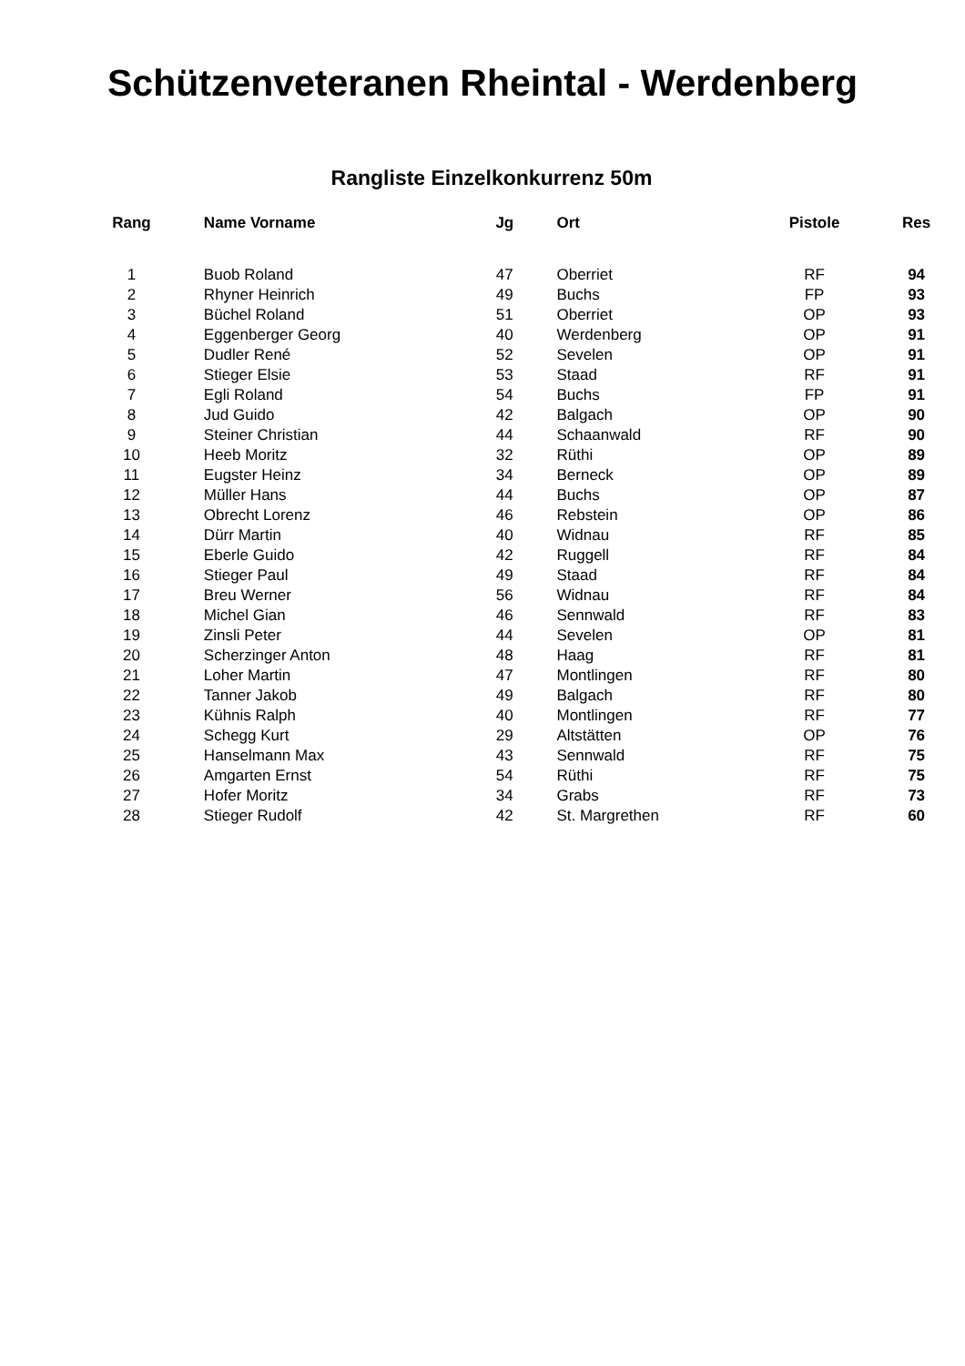Schützenveteranen Rheintal - Werdenberg
Rangliste Einzelkonkurrenz 50m
| Rang | Name Vorname | Jg | Ort | Pistole | Res |
| --- | --- | --- | --- | --- | --- |
| 1 | Buob Roland | 47 | Oberriet | RF | 94 |
| 2 | Rhyner Heinrich | 49 | Buchs | FP | 93 |
| 3 | Büchel Roland | 51 | Oberriet | OP | 93 |
| 4 | Eggenberger Georg | 40 | Werdenberg | OP | 91 |
| 5 | Dudler René | 52 | Sevelen | OP | 91 |
| 6 | Stieger Elsie | 53 | Staad | RF | 91 |
| 7 | Egli Roland | 54 | Buchs | FP | 91 |
| 8 | Jud Guido | 42 | Balgach | OP | 90 |
| 9 | Steiner Christian | 44 | Schaanwald | RF | 90 |
| 10 | Heeb Moritz | 32 | Rüthi | OP | 89 |
| 11 | Eugster Heinz | 34 | Berneck | OP | 89 |
| 12 | Müller Hans | 44 | Buchs | OP | 87 |
| 13 | Obrecht Lorenz | 46 | Rebstein | OP | 86 |
| 14 | Dürr Martin | 40 | Widnau | RF | 85 |
| 15 | Eberle Guido | 42 | Ruggell | RF | 84 |
| 16 | Stieger Paul | 49 | Staad | RF | 84 |
| 17 | Breu Werner | 56 | Widnau | RF | 84 |
| 18 | Michel Gian | 46 | Sennwald | RF | 83 |
| 19 | Zinsli Peter | 44 | Sevelen | OP | 81 |
| 20 | Scherzinger Anton | 48 | Haag | RF | 81 |
| 21 | Loher Martin | 47 | Montlingen | RF | 80 |
| 22 | Tanner Jakob | 49 | Balgach | RF | 80 |
| 23 | Kühnis Ralph | 40 | Montlingen | RF | 77 |
| 24 | Schegg Kurt | 29 | Altstätten | OP | 76 |
| 25 | Hanselmann Max | 43 | Sennwald | RF | 75 |
| 26 | Amgarten Ernst | 54 | Rüthi | RF | 75 |
| 27 | Hofer Moritz | 34 | Grabs | RF | 73 |
| 28 | Stieger Rudolf | 42 | St. Margrethen | RF | 60 |